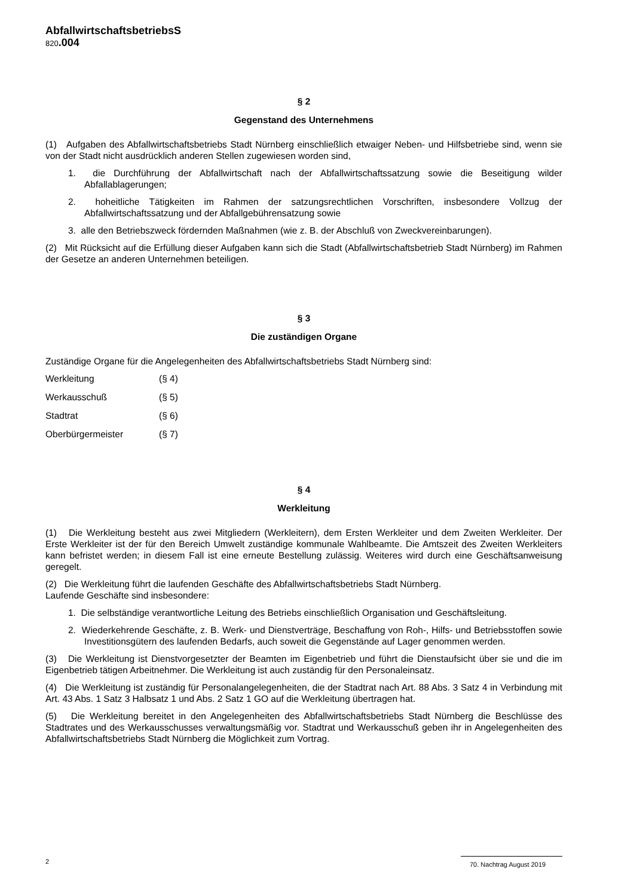AbfallwirtschaftsbetriebsS
820.004
§ 2
Gegenstand des Unternehmens
(1) Aufgaben des Abfallwirtschaftsbetriebs Stadt Nürnberg einschließlich etwaiger Neben- und Hilfsbetriebe sind, wenn sie von der Stadt nicht ausdrücklich anderen Stellen zugewiesen worden sind,
1. die Durchführung der Abfallwirtschaft nach der Abfallwirtschaftssatzung sowie die Beseitigung wilder Abfallablagerungen;
2. hoheitliche Tätigkeiten im Rahmen der satzungsrechtlichen Vorschriften, insbesondere Vollzug der Abfallwirtschaftssatzung und der Abfallgebührensatzung sowie
3. alle den Betriebszweck fördernden Maßnahmen (wie z. B. der Abschluß von Zweckvereinbarungen).
(2) Mit Rücksicht auf die Erfüllung dieser Aufgaben kann sich die Stadt (Abfallwirtschaftsbetrieb Stadt Nürnberg) im Rahmen der Gesetze an anderen Unternehmen beteiligen.
§ 3
Die zuständigen Organe
Zuständige Organe für die Angelegenheiten des Abfallwirtschaftsbetriebs Stadt Nürnberg sind:
Werkleitung (§ 4)
Werkausschuß (§ 5)
Stadtrat (§ 6)
Oberbürgermeister (§ 7)
§ 4
Werkleitung
(1) Die Werkleitung besteht aus zwei Mitgliedern (Werkleitern), dem Ersten Werkleiter und dem Zweiten Werkleiter. Der Erste Werkleiter ist der für den Bereich Umwelt zuständige kommunale Wahlbeamte. Die Amtszeit des Zweiten Werkleiters kann befristet werden; in diesem Fall ist eine erneute Bestellung zulässig. Weiteres wird durch eine Geschäftsanweisung geregelt.
(2) Die Werkleitung führt die laufenden Geschäfte des Abfallwirtschaftsbetriebs Stadt Nürnberg.
Laufende Geschäfte sind insbesondere:
1. Die selbständige verantwortliche Leitung des Betriebs einschließlich Organisation und Geschäftsleitung.
2. Wiederkehrende Geschäfte, z. B. Werk- und Dienstverträge, Beschaffung von Roh-, Hilfs- und Betriebsstoffen sowie Investitionsgütern des laufenden Bedarfs, auch soweit die Gegenstände auf Lager genommen werden.
(3) Die Werkleitung ist Dienstvorgesetzter der Beamten im Eigenbetrieb und führt die Dienstaufsicht über sie und die im Eigenbetrieb tätigen Arbeitnehmer. Die Werkleitung ist auch zuständig für den Personaleinsatz.
(4) Die Werkleitung ist zuständig für Personalangelegenheiten, die der Stadtrat nach Art. 88 Abs. 3 Satz 4 in Verbindung mit Art. 43 Abs. 1 Satz 3 Halbsatz 1 und Abs. 2 Satz 1 GO auf die Werkleitung übertragen hat.
(5) Die Werkleitung bereitet in den Angelegenheiten des Abfallwirtschaftsbetriebs Stadt Nürnberg die Beschlüsse des Stadtrates und des Werkausschusses verwaltungsmäßig vor. Stadtrat und Werkausschuß geben ihr in Angelegenheiten des Abfallwirtschaftsbetriebs Stadt Nürnberg die Möglichkeit zum Vortrag.
2
70. Nachtrag August 2019